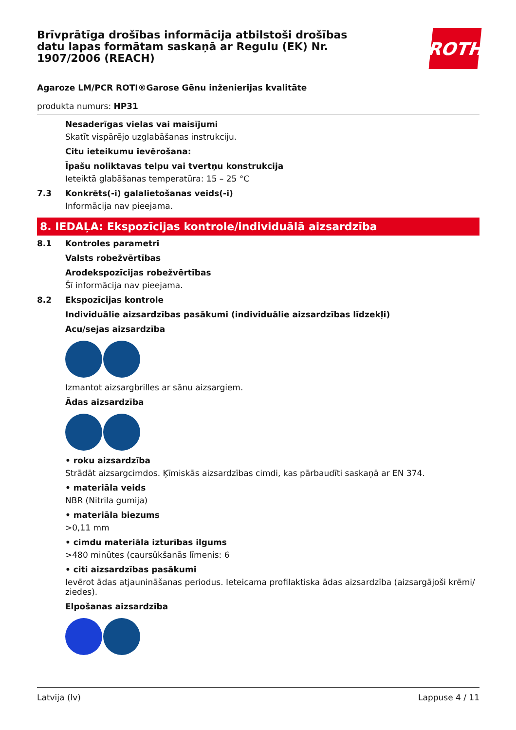Brīvprātīga drošības informācija atbilstoši drošības datu lapas formātam saskaņā ar Regulu (EK) Nr. 1907/2006 (REACH)
ROTH
Agaroze LM/PCR ROTI®Garose Gēnu inženierijas kvalitāte
produkta numurs: HP31
Nesaderīgas vielas vai maisījumi
Skatīt vispārējo uzglabāšanas instrukciju.
Citu ieteikumu ievērošana:
Īpašu noliktavas telpu vai tvertņu konstrukcija
Ieteiktā glabāšanas temperatūra: 15 – 25 °C
7.3 Konkrēts(-i) galalietošanas veids(-i)
Informācija nav pieejama.
8. IEDAĻA: Ekspozīcijas kontrole/individuālā aizsardzība
8.1 Kontroles parametri
Valsts robežvērtības
Arodekspozīcijas robežvērtības
Šī informācija nav pieejama.
8.2 Ekspozīcijas kontrole
Individuālie aizsardzības pasākumi (individuālie aizsardzības līdzekļi)
Acu/sejas aizsardzība
Izmantot aizsargbrilles ar sānu aizsargiem.
Ādas aizsardzība
• roku aizsardzība
Strādāt aizsargcimdos. Ķīmiskās aizsardzības cimdi, kas pārbaudīti saskaņā ar EN 374.
• materiāla veids
NBR (Nitrila gumija)
• materiāla biezums
>0,11 mm
• cimdu materiāla izturības ilgums
>480 minūtes (caursūkšanās līmenis: 6
• citi aizsardzības pasākumi
Ievērot ādas atjaunināšanas periodus. Ieteicama profilaktiska ādas aizsardzība (aizsargājoši krēmi/ ziedes).
Elpošanas aizsardzība
Latvija (lv) Lappuse 4 / 11